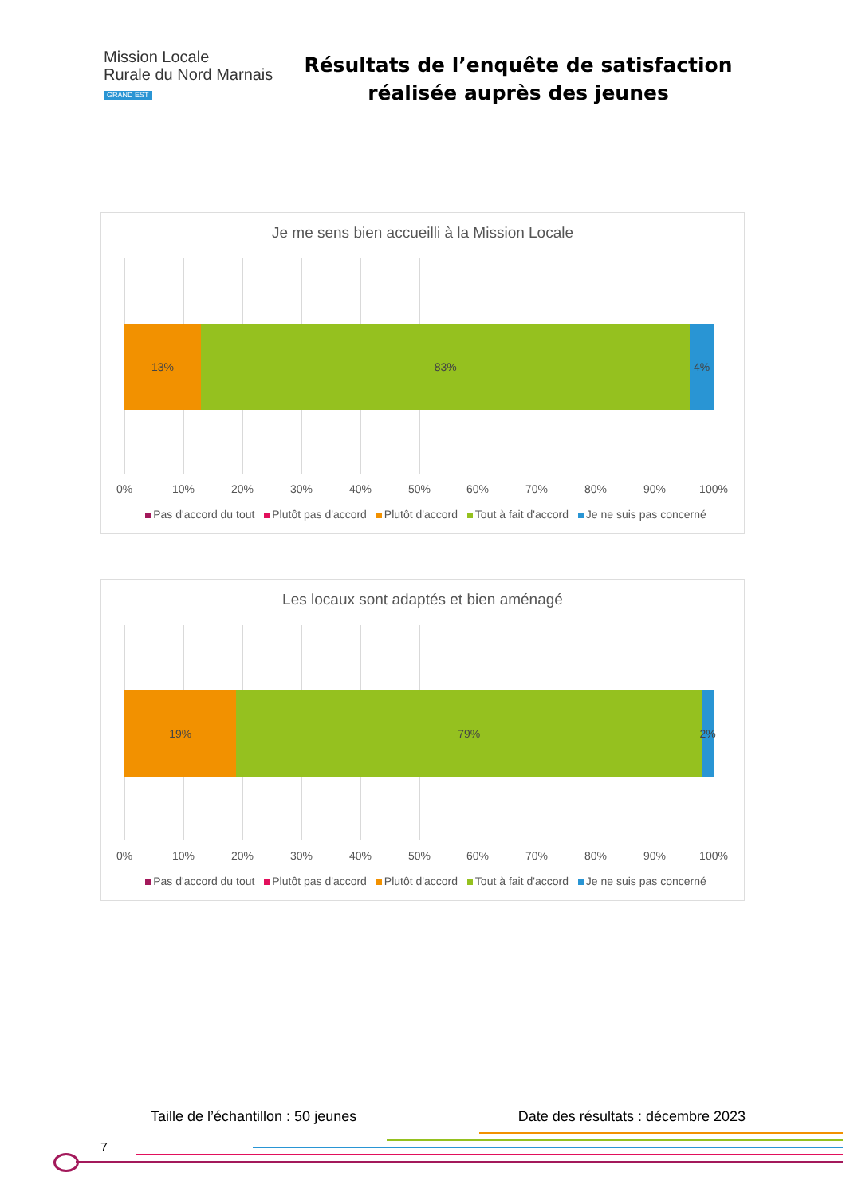Mission Locale
Rurale du Nord Marnais
GRAND EST
Résultats de l’enquête de satisfaction réalisée auprès des jeunes
Je me sens bien accueilli à la Mission Locale
13% 83% 4%
0% 10% 20% 30% 40% 50% 60% 70% 80% 90% 100%
Pas d'accord du tout Plutôt pas d'accord Plutôt d'accord Tout à fait d'accord Je ne suis pas concerné
Les locaux sont adaptés et bien aménagé
19% 79% 2%
0% 10% 20% 30% 40% 50% 60% 70% 80% 90% 100%
Pas d'accord du tout Plutôt pas d'accord Plutôt d'accord Tout à fait d'accord Je ne suis pas concerné
Taille de l’échantillon : 50 jeunes Date des résultats : décembre 2023
7